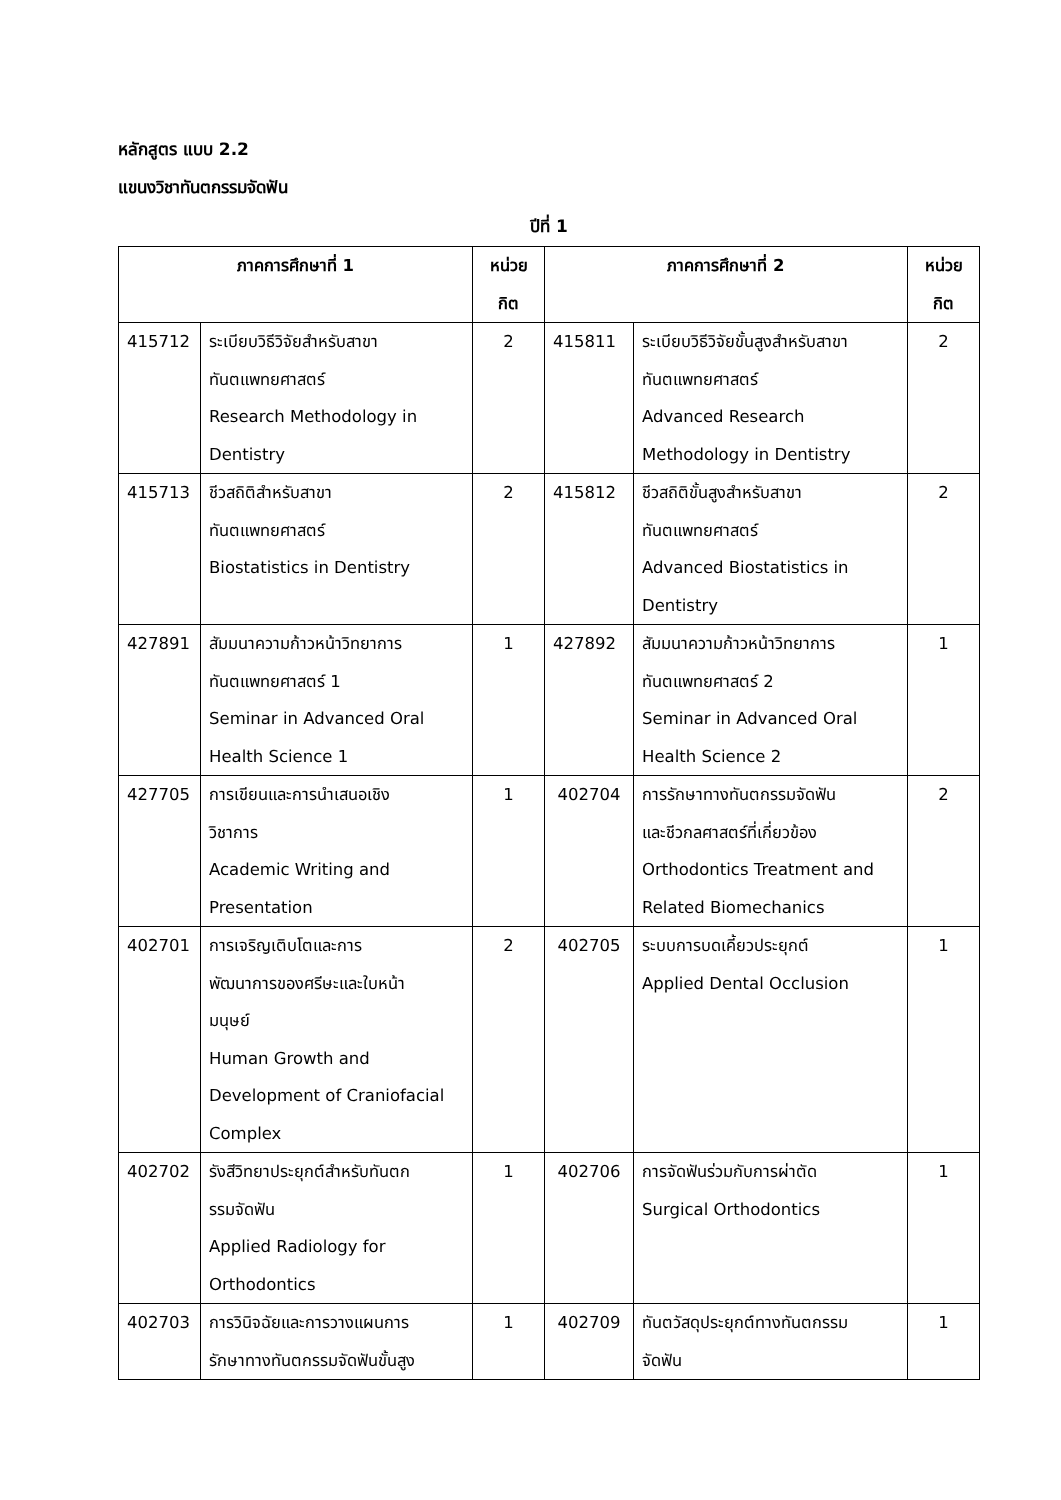หลักสูตร แบบ 2.2
แขนงวิชาทันตกรรมจัดฟัน
ปีที่ 1
| ภาคการศึกษาที่ 1 | | หน่วย กิต | ภาคการศึกษาที่ 2 | | หน่วย กิต |
| --- | --- | --- | --- | --- | --- |
| 415712 | ระเบียบวิธีวิจัยสำหรับสาขา ทันตแพทยศาสตร์ Research Methodology in Dentistry | 2 | 415811 | ระเบียบวิธีวิจัยขั้นสูงสำหรับสาขา ทันตแพทยศาสตร์ Advanced Research Methodology in Dentistry | 2 |
| 415713 | ชีวสถิติสำหรับสาขา ทันตแพทยศาสตร์ Biostatistics in Dentistry | 2 | 415812 | ชีวสถิติขั้นสูงสำหรับสาขา ทันตแพทยศาสตร์ Advanced Biostatistics in Dentistry | 2 |
| 427891 | สัมมนาความก้าวหน้าวิทยาการ ทันตแพทยศาสตร์ 1 Seminar in Advanced Oral Health Science 1 | 1 | 427892 | สัมมนาความก้าวหน้าวิทยาการ ทันตแพทยศาสตร์ 2 Seminar in Advanced Oral Health Science 2 | 1 |
| 427705 | การเขียนและการนำเสนอเชิง วิชาการ Academic Writing and Presentation | 1 | 402704 | การรักษาทางทันตกรรมจัดฟัน และชีวกลศาสตร์ที่เกี่ยวข้อง Orthodontics Treatment and Related Biomechanics | 2 |
| 402701 | การเจริญเติบโตและการ พัฒนาการของศรีษะและใบหน้า มนุษย์ Human Growth and Development of Craniofacial Complex | 2 | 402705 | ระบบการบดเคี้ยวประยุกต์ Applied Dental Occlusion | 1 |
| 402702 | รังสีวิทยาประยุกต์สำหรับทันตก รรมจัดฟัน Applied Radiology for Orthodontics | 1 | 402706 | การจัดฟันร่วมกับการผ่าตัด Surgical Orthodontics | 1 |
| 402703 | การวินิจฉัยและการวางแผนการ รักษาทางทันตกรรมจัดฟันขั้นสูง | 1 | 402709 | ทันตวัสดุประยุกต์ทางทันตกรรม จัดฟัน | 1 |